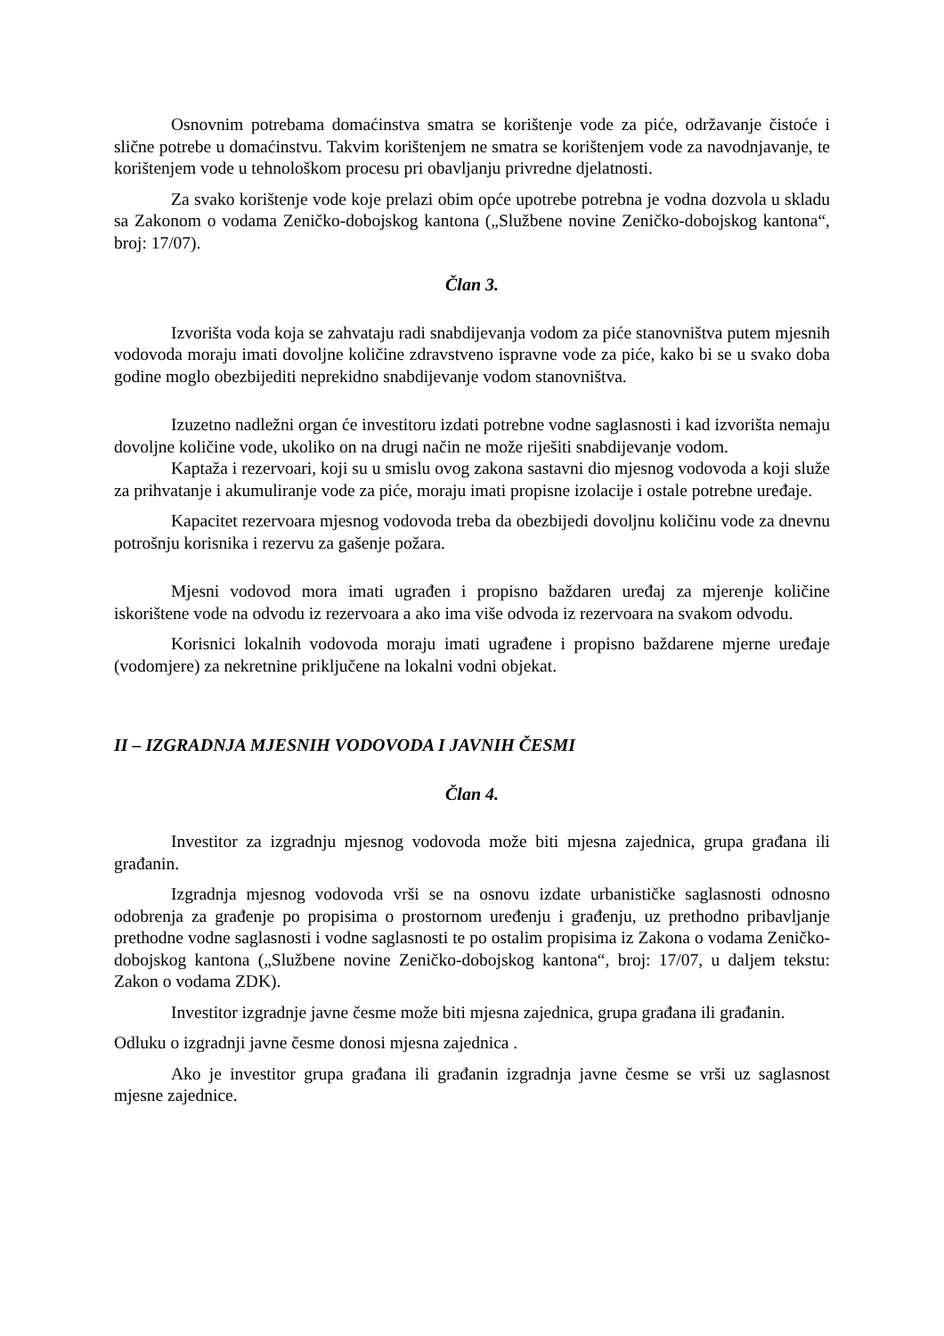Osnovnim potrebama domaćinstva smatra se korištenje vode za piće, održavanje čistoće i slične potrebe u domaćinstvu. Takvim korištenjem ne smatra se korištenjem vode za navodnjavanje, te korištenjem vode u tehnološkom procesu pri obavljanju privredne djelatnosti.
Za svako korištenje vode koje prelazi obim opće upotrebe potrebna je vodna dozvola u skladu sa Zakonom o vodama Zeničko-dobojskog kantona („Službene novine Zeničko-dobojskog kantona“, broj: 17/07).
Član 3.
Izvorišta voda koja se zahvataju radi snabdijevanja vodom za piće stanovništva putem mjesnih vodovoda moraju imati dovoljne količine zdravstveno ispravne vode za piće, kako bi se u svako doba godine moglo obezbijediti neprekidno snabdijevanje vodom stanovništva.
Izuzetno nadležni organ će investitoru izdati potrebne vodne saglasnosti i kad izvorišta nemaju dovoljne količine vode, ukoliko on na drugi način ne može riješiti snabdijevanje vodom.
Kaptaža i rezervoari, koji su u smislu ovog zakona sastavni dio mjesnog vodovoda a koji služe za prihvatanje i akumuliranje vode za piće, moraju imati propisne izolacije i ostale potrebne uređaje.
Kapacitet rezervoara mjesnog vodovoda treba da obezbijedi dovoljnu količinu vode za dnevnu potrošnju korisnika i rezervu za gašenje požara.
Mjesni vodovod mora imati ugrađen i propisno baždaren uređaj za mjerenje količine iskorištene vode na odvodu iz rezervoara a ako ima više odvoda iz rezervoara na svakom odvodu.
Korisnici lokalnih vodovoda moraju imati ugrađene i propisno baždarene mjerne uređaje (vodomjere) za nekretnine priključene na lokalni vodni objekat.
II – IZGRADNJA MJESNIH VODOVODA I JAVNIH ČESMI
Član 4.
Investitor za izgradnju mjesnog vodovoda može biti mjesna zajednica, grupa građana ili građanin.
Izgradnja mjesnog vodovoda vrši se na osnovu izdate urbanističke saglasnosti odnosno odobrenja za građenje po propisima o prostornom uređenju i građenju, uz prethodno pribavljanje prethodne vodne saglasnosti i vodne saglasnosti te po ostalim propisima iz Zakona o vodama Zeničko-dobojskog kantona („Službene novine Zeničko-dobojskog kantona“, broj: 17/07, u daljem tekstu: Zakon o vodama ZDK).
Investitor izgradnje javne česme može biti mjesna zajednica, grupa građana ili građanin.
Odluku o izgradnji javne česme donosi mjesna zajednica .
Ako je investitor grupa građana ili građanin izgradnja javne česme se vrši uz saglasnost mjesne zajednice.